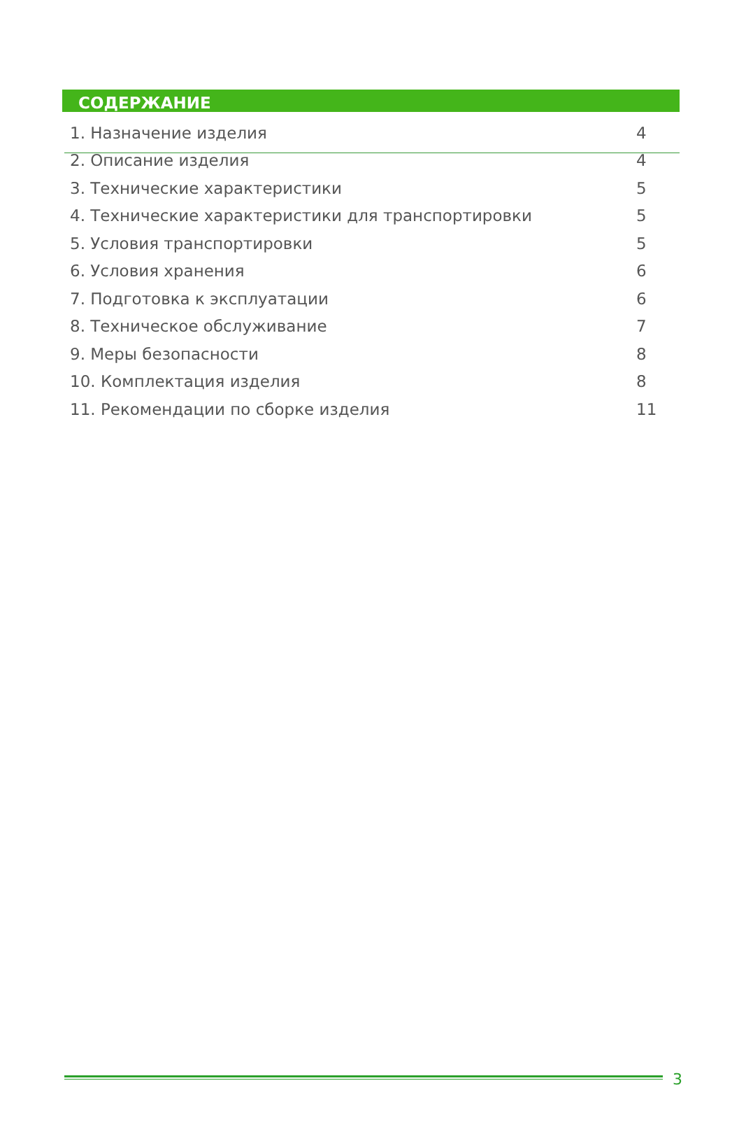СОДЕРЖАНИЕ
| 1. Назначение изделия | 4 |
| 2. Описание изделия | 4 |
| 3. Технические характеристики | 5 |
| 4. Технические характеристики для транспортировки | 5 |
| 5. Условия транспортировки | 5 |
| 6. Условия хранения | 6 |
| 7. Подготовка к эксплуатации | 6 |
| 8. Техническое обслуживание | 7 |
| 9. Меры безопасности | 8 |
| 10. Комплектация изделия | 8 |
| 11. Рекомендации по сборке изделия | 11 |
3